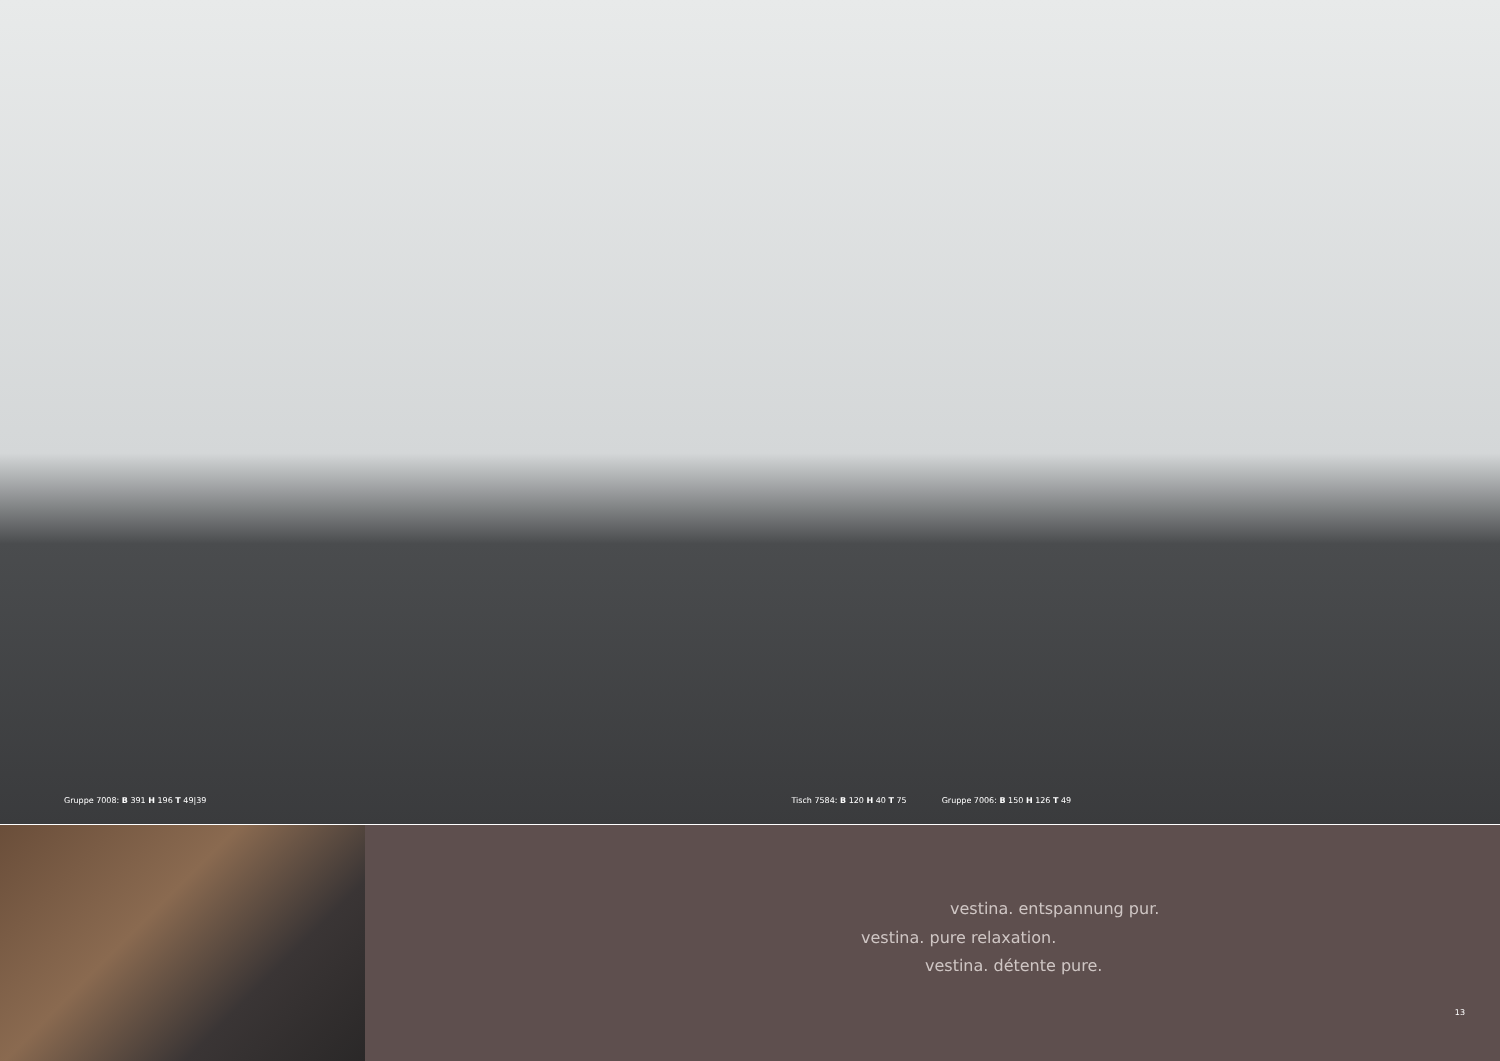Gruppe 7008: B 391 H 196 T 49|39 Tisch 7584: B 120 H 40 T 75 Gruppe 7006: B 150 H 126 T 49
vestina. entspannung pur.
vestina. pure relaxation.
vestina. détente pure.
13